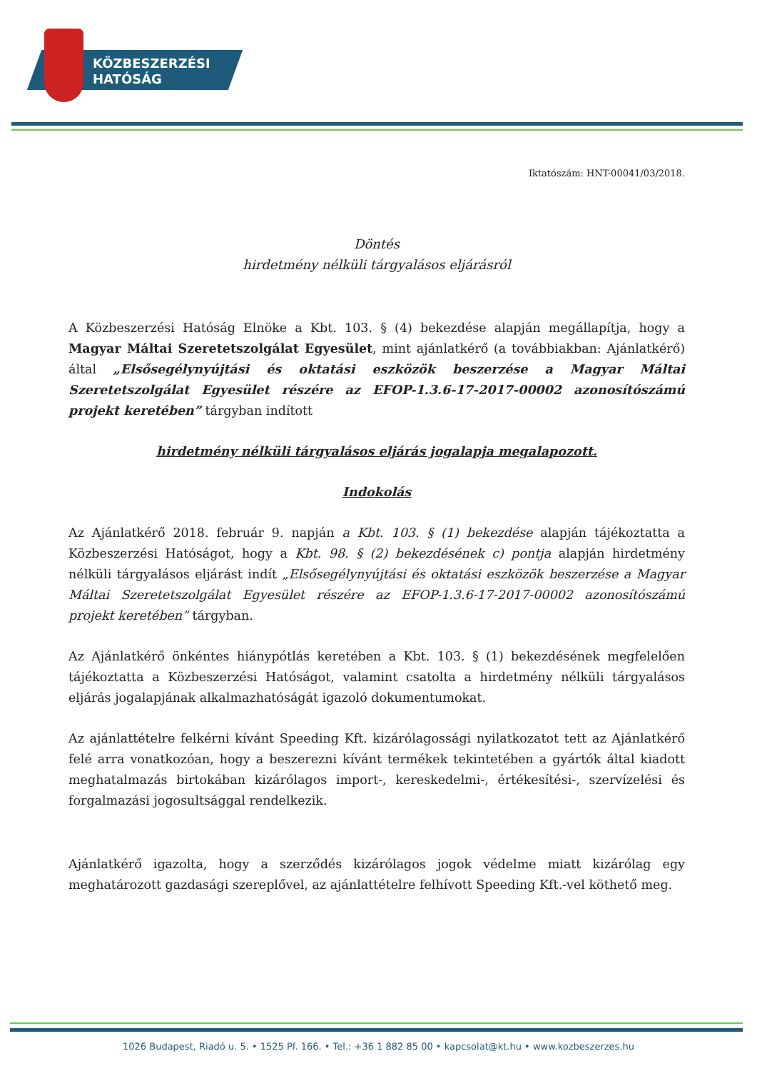KÖZBESZERZÉSI
HATÓSÁG
Iktatószám: HNT-00041/03/2018.
Döntés
hirdetmény nélküli tárgyalásos eljárásról
A Közbeszerzési Hatóság Elnöke a Kbt. 103. § (4) bekezdése alapján megállapítja, hogy a Magyar Máltai Szeretetszolgálat Egyesület, mint ajánlatkérő (a továbbiakban: Ajánlatkérő) által „Elsősegélynyújtási és oktatási eszközök beszerzése a Magyar Máltai Szeretetszolgálat Egyesület részére az EFOP-1.3.6-17-2017-00002 azonosítószámú projekt keretében” tárgyban indított
hirdetmény nélküli tárgyalásos eljárás jogalapja megalapozott.
Indokolás
Az Ajánlatkérő 2018. február 9. napján a Kbt. 103. § (1) bekezdése alapján tájékoztatta a Közbeszerzési Hatóságot, hogy a Kbt. 98. § (2) bekezdésének c) pontja alapján hirdetmény nélküli tárgyalásos eljárást indít „Elsősegélynyújtási és oktatási eszközök beszerzése a Magyar Máltai Szeretetszolgálat Egyesület részére az EFOP-1.3.6-17-2017-00002 azonosítószámú projekt keretében” tárgyban.
Az Ajánlatkérő önkéntes hiánypótlás keretében a Kbt. 103. § (1) bekezdésének megfelelően tájékoztatta a Közbeszerzési Hatóságot, valamint csatolta a hirdetmény nélküli tárgyalásos eljárás jogalapjának alkalmazhatóságát igazoló dokumentumokat.
Az ajánlattételre felkérni kívánt Speeding Kft. kizárólagossági nyilatkozatot tett az Ajánlatkérő felé arra vonatkozóan, hogy a beszerezni kívánt termékek tekintetében a gyártók által kiadott meghatalmazás birtokában kizárólagos import-, kereskedelmi-, értékesítési-, szervízelési és forgalmazási jogosultsággal rendelkezik.
Ajánlatkérő igazolta, hogy a szerződés kizárólagos jogok védelme miatt kizárólag egy meghatározott gazdasági szereplővel, az ajánlattételre felhívott Speeding Kft.-vel köthető meg.
1026 Budapest, Riadó u. 5. • 1525 Pf. 166. • Tel.: +36 1 882 85 00 • kapcsolat@kt.hu • www.kozbeszerzes.hu